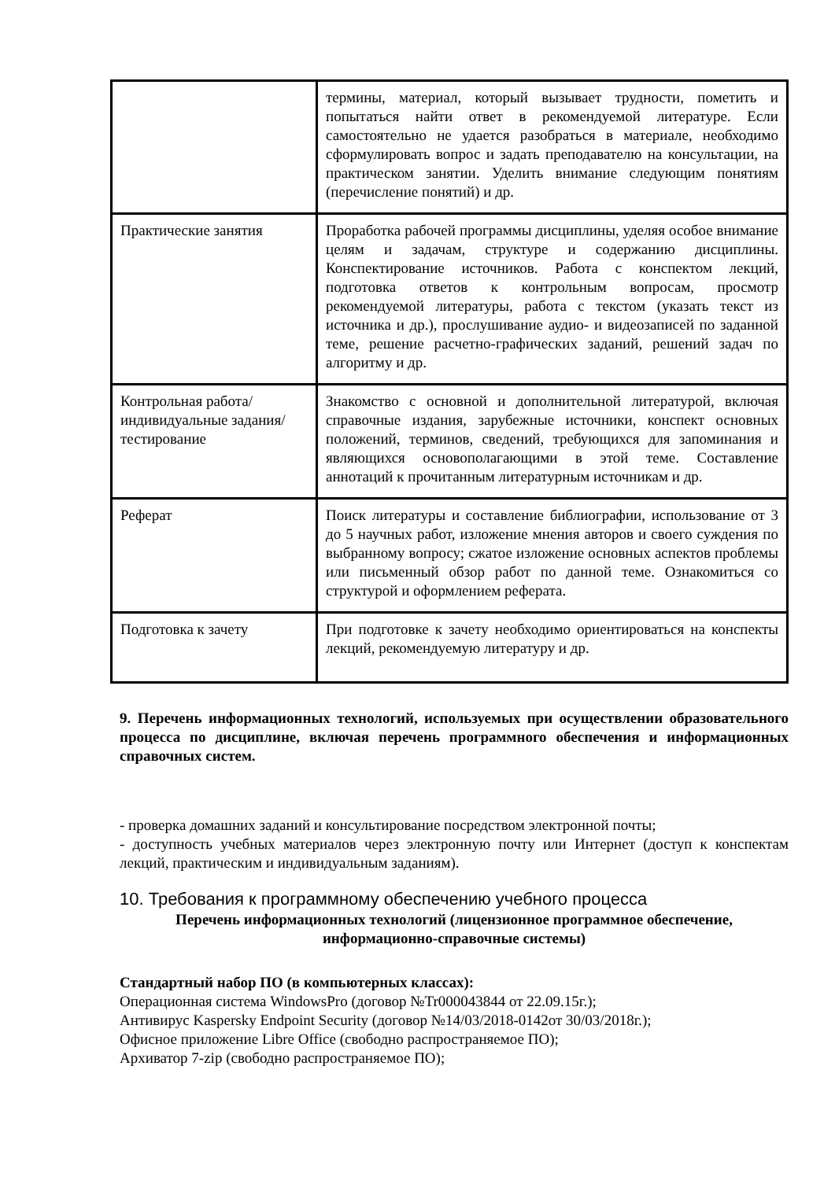| | термины, материал, который вызывает трудности, пометить и попытаться найти ответ в рекомендуемой литературе. Если самостоятельно не удается разобраться в материале, необходимо сформулировать вопрос и задать преподавателю на консультации, на практическом занятии. Уделить внимание следующим понятиям (перечисление понятий) и др. |
| Практические занятия | Проработка рабочей программы дисциплины, уделяя особое внимание целям и задачам, структуре и содержанию дисциплины. Конспектирование источников. Работа с конспектом лекций, подготовка ответов к контрольным вопросам, просмотр рекомендуемой литературы, работа с текстом (указать текст из источника и др.), прослушивание аудио- и видеозаписей по заданной теме, решение расчетно-графических заданий, решений задач по алгоритму и др. |
| Контрольная работа/индивидуальные задания/тестирование | Знакомство с основной и дополнительной литературой, включая справочные издания, зарубежные источники, конспект основных положений, терминов, сведений, требующихся для запоминания и являющихся основополагающими в этой теме. Составление аннотаций к прочитанным литературным источникам и др. |
| Реферат | Поиск литературы и составление библиографии, использование от 3 до 5 научных работ, изложение мнения авторов и своего суждения по выбранному вопросу; сжатое изложение основных аспектов проблемы или письменный обзор работ по данной теме. Ознакомиться со структурой и оформлением реферата. |
| Подготовка к зачету | При подготовке к зачету необходимо ориентироваться на конспекты лекций, рекомендуемую литературу и др. |
9. Перечень информационных технологий, используемых при осуществлении образовательного процесса по дисциплине, включая перечень программного обеспечения и информационных справочных систем.
- проверка домашних заданий и консультирование посредством электронной почты;
- доступность учебных материалов через электронную почту или Интернет (доступ к конспектам лекций, практическим и индивидуальным заданиям).
10. Требования к программному обеспечению учебного процесса
Перечень информационных технологий (лицензионное программное обеспечение, информационно-справочные системы)
Стандартный набор ПО (в компьютерных классах):
Операционная система WindowsPro (договор №Tr000043844 от 22.09.15г.);
Антивирус Kaspersky Endpoint Security (договор №14/03/2018-0142от 30/03/2018г.);
Офисное приложение Libre Office (свободно распространяемое ПО);
Архиватор 7-zip (свободно распространяемое ПО);